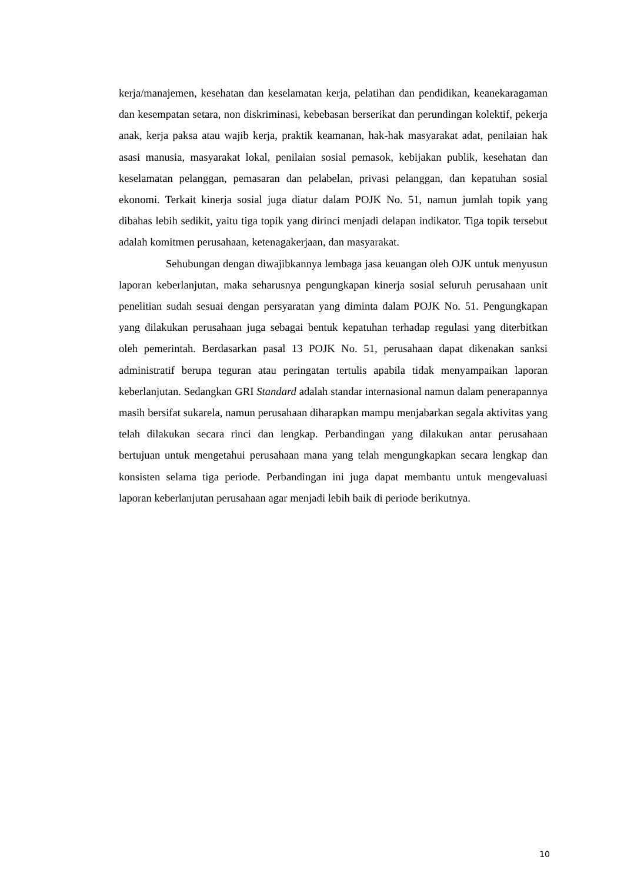kerja/manajemen, kesehatan dan keselamatan kerja, pelatihan dan pendidikan, keanekaragaman dan kesempatan setara, non diskriminasi, kebebasan berserikat dan perundingan kolektif, pekerja anak, kerja paksa atau wajib kerja, praktik keamanan, hak-hak masyarakat adat, penilaian hak asasi manusia, masyarakat lokal, penilaian sosial pemasok, kebijakan publik, kesehatan dan keselamatan pelanggan, pemasaran dan pelabelan, privasi pelanggan, dan kepatuhan sosial ekonomi. Terkait kinerja sosial juga diatur dalam POJK No. 51, namun jumlah topik yang dibahas lebih sedikit, yaitu tiga topik yang dirinci menjadi delapan indikator. Tiga topik tersebut adalah komitmen perusahaan, ketenagakerjaan, dan masyarakat.
Sehubungan dengan diwajibkannya lembaga jasa keuangan oleh OJK untuk menyusun laporan keberlanjutan, maka seharusnya pengungkapan kinerja sosial seluruh perusahaan unit penelitian sudah sesuai dengan persyaratan yang diminta dalam POJK No. 51. Pengungkapan yang dilakukan perusahaan juga sebagai bentuk kepatuhan terhadap regulasi yang diterbitkan oleh pemerintah. Berdasarkan pasal 13 POJK No. 51, perusahaan dapat dikenakan sanksi administratif berupa teguran atau peringatan tertulis apabila tidak menyampaikan laporan keberlanjutan. Sedangkan GRI Standard adalah standar internasional namun dalam penerapannya masih bersifat sukarela, namun perusahaan diharapkan mampu menjabarkan segala aktivitas yang telah dilakukan secara rinci dan lengkap. Perbandingan yang dilakukan antar perusahaan bertujuan untuk mengetahui perusahaan mana yang telah mengungkapkan secara lengkap dan konsisten selama tiga periode. Perbandingan ini juga dapat membantu untuk mengevaluasi laporan keberlanjutan perusahaan agar menjadi lebih baik di periode berikutnya.
10